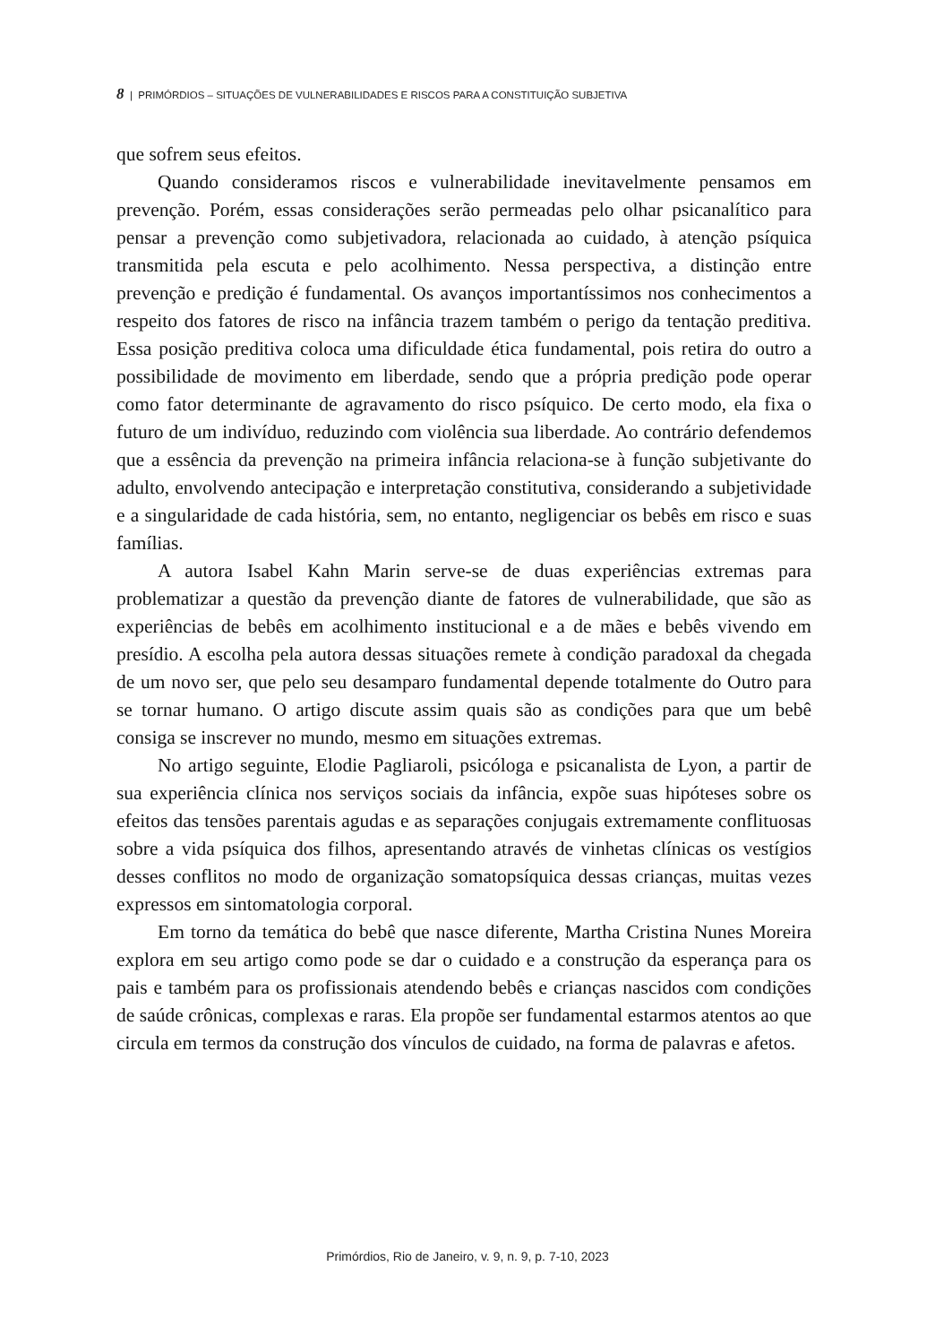8 | PRIMÓRDIOS – SITUAÇÕES DE VULNERABILIDADES E RISCOS PARA A CONSTITUIÇÃO SUBJETIVA
que sofrem seus efeitos.
Quando consideramos riscos e vulnerabilidade inevitavelmente pensamos em prevenção. Porém, essas considerações serão permeadas pelo olhar psicanalítico para pensar a prevenção como subjetivadora, relacionada ao cuidado, à atenção psíquica transmitida pela escuta e pelo acolhimento. Nessa perspectiva, a distinção entre prevenção e predição é fundamental. Os avanços importantíssimos nos conhecimentos a respeito dos fatores de risco na infância trazem também o perigo da tentação preditiva. Essa posição preditiva coloca uma dificuldade ética fundamental, pois retira do outro a possibilidade de movimento em liberdade, sendo que a própria predição pode operar como fator determinante de agravamento do risco psíquico. De certo modo, ela fixa o futuro de um indivíduo, reduzindo com violência sua liberdade. Ao contrário defendemos que a essência da prevenção na primeira infância relaciona-se à função subjetivante do adulto, envolvendo antecipação e interpretação constitutiva, considerando a subjetividade e a singularidade de cada história, sem, no entanto, negligenciar os bebês em risco e suas famílias.
A autora Isabel Kahn Marin serve-se de duas experiências extremas para problematizar a questão da prevenção diante de fatores de vulnerabilidade, que são as experiências de bebês em acolhimento institucional e a de mães e bebês vivendo em presídio. A escolha pela autora dessas situações remete à condição paradoxal da chegada de um novo ser, que pelo seu desamparo fundamental depende totalmente do Outro para se tornar humano. O artigo discute assim quais são as condições para que um bebê consiga se inscrever no mundo, mesmo em situações extremas.
No artigo seguinte, Elodie Pagliaroli, psicóloga e psicanalista de Lyon, a partir de sua experiência clínica nos serviços sociais da infância, expõe suas hipóteses sobre os efeitos das tensões parentais agudas e as separações conjugais extremamente conflituosas sobre a vida psíquica dos filhos, apresentando através de vinhetas clínicas os vestígios desses conflitos no modo de organização somatopsíquica dessas crianças, muitas vezes expressos em sintomatologia corporal.
Em torno da temática do bebê que nasce diferente, Martha Cristina Nunes Moreira explora em seu artigo como pode se dar o cuidado e a construção da esperança para os pais e também para os profissionais atendendo bebês e crianças nascidos com condições de saúde crônicas, complexas e raras. Ela propõe ser fundamental estarmos atentos ao que circula em termos da construção dos vínculos de cuidado, na forma de palavras e afetos.
Primórdios, Rio de Janeiro, v. 9, n. 9, p. 7-10, 2023